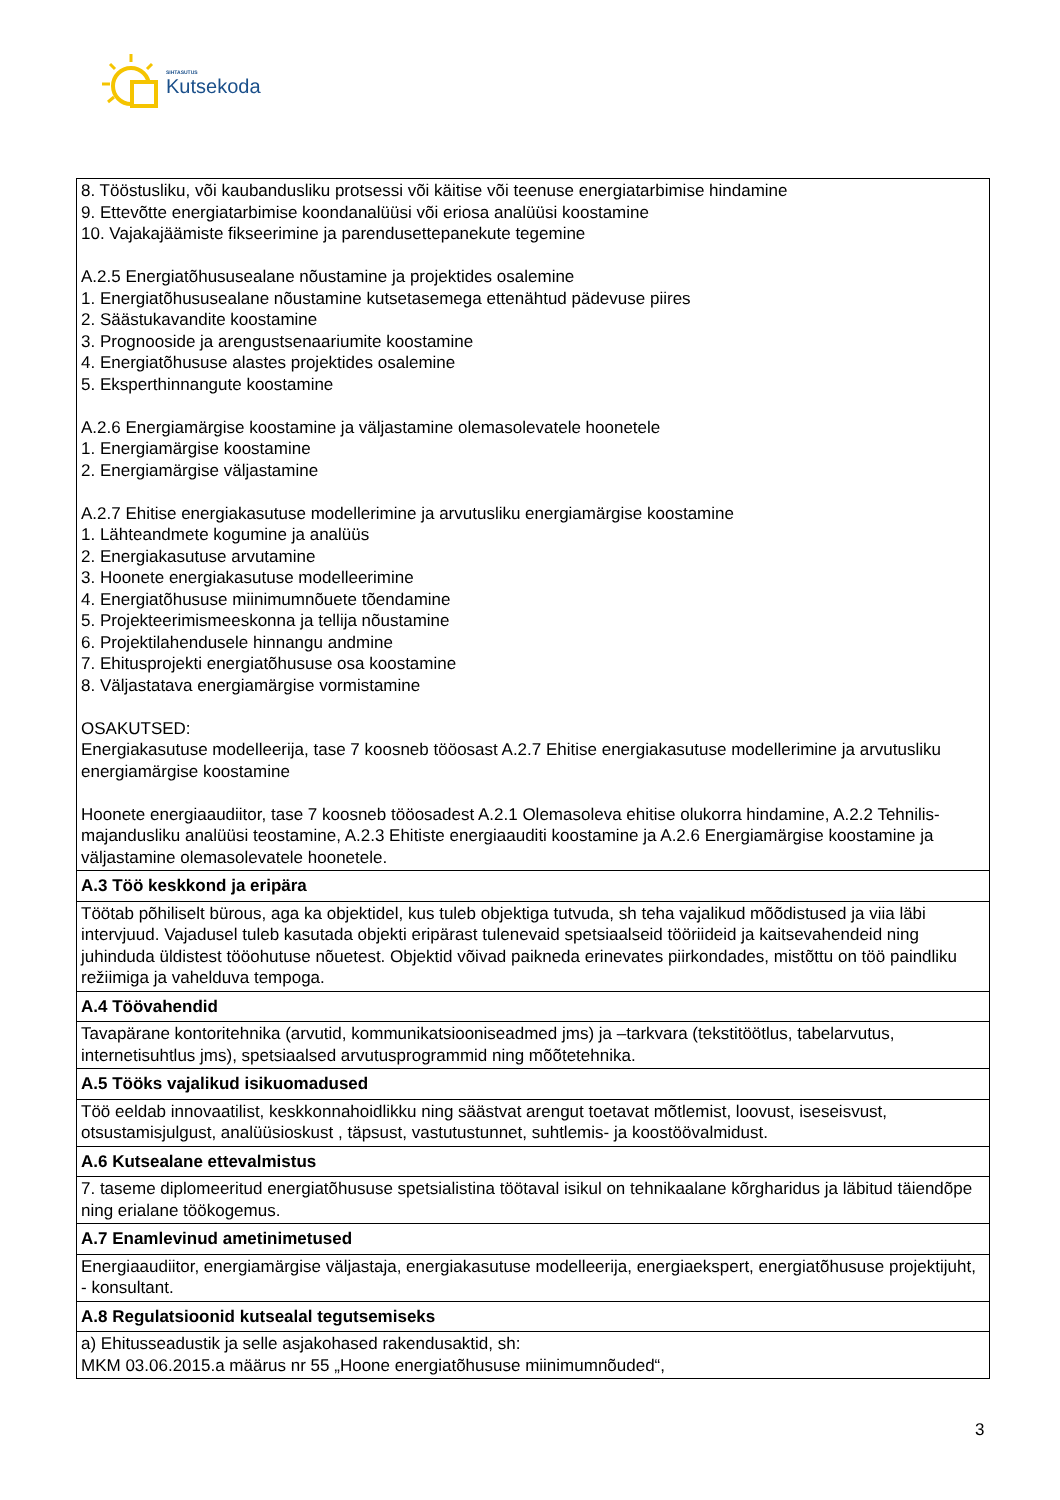SIHTASUTUS
Kutsekoda
| 8. Tööstusliku, või kaubandusliku protsessi või käitise või teenuse energiatarbimise hindamine 9. Ettevõtte energiatarbimise koondanalüüsi või eriosa analüüsi koostamine 10. Vajakajäämiste fikseerimine ja parendusettepanekute tegemine A.2.5 Energiatõhususealane nõustamine ja projektides osalemine 1. Energiatõhususealane nõustamine kutsetasemega ettenähtud pädevuse piires 2. Säästukavandite koostamine 3. Prognooside ja arengustsenaariumite koostamine 4. Energiatõhususe alastes projektides osalemine 5. Eksperthinnangute koostamine A.2.6 Energiamärgise koostamine ja väljastamine olemasolevatele hoonetele 1. Energiamärgise koostamine 2. Energiamärgise väljastamine A.2.7 Ehitise energiakasutuse modellerimine ja arvutusliku energiamärgise koostamine 1. Lähteandmete kogumine ja analüüs 2. Energiakasutuse arvutamine 3. Hoonete energiakasutuse modelleerimine 4. Energiatõhususe miinimumnõuete tõendamine 5. Projekteerimismeeskonna ja tellija nõustamine 6. Projektilahendusele hinnangu andmine 7. Ehitusprojekti energiatõhususe osa koostamine 8. Väljastatava energiamärgise vormistamine OSAKUTSED: Energiakasutuse modelleerija, tase 7 koosneb tööosast A.2.7 Ehitise energiakasutuse modellerimine ja arvutusliku energiamärgise koostamine Hoonete energiaaudiitor, tase 7 koosneb tööosadest A.2.1 Olemasoleva ehitise olukorra hindamine, A.2.2 Tehnilis-majandusliku analüüsi teostamine, A.2.3 Ehitiste energiaauditi koostamine ja A.2.6 Energiamärgise koostamine ja väljastamine olemasolevatele hoonetele. |
| A.3 Töö keskkond ja eripära |
| Töötab põhiliselt bürous, aga ka objektidel, kus tuleb objektiga tutvuda, sh teha vajalikud mõõdistused ja viia läbi intervjuud. Vajadusel tuleb kasutada objekti eripärast tulenevaid spetsiaalseid tööriideid ja kaitsevahendeid ning juhinduda üldistest tööohutuse nõuetest. Objektid võivad paikneda erinevates piirkondades, mistõttu on töö paindliku režiimiga ja vahelduva tempoga. |
| A.4 Töövahendid |
| Tavapärane kontoritehnika (arvutid, kommunikatsiooniseadmed jms) ja –tarkvara (tekstitöötlus, tabelarvutus, internetisuhtlus jms), spetsiaalsed arvutusprogrammid ning mõõtetehnika. |
| A.5 Tööks vajalikud isikuomadused |
| Töö eeldab innovaatilist, keskkonnahoidlikku ning säästvat arengut toetavat mõtlemist, loovust, iseseisvust, otsustamisjulgust, analüüsioskust , täpsust, vastutustunnet, suhtlemis- ja koostöövalmidust. |
| A.6 Kutsealane ettevalmistus |
| 7. taseme diplomeeritud energiatõhususe spetsialistina töötaval isikul on tehnikaalane kõrgharidus ja läbitud täiendõpe ning erialane töökogemus. |
| A.7 Enamlevinud ametinimetused |
| Energiaaudiitor, energiamärgise väljastaja, energiakasutuse modelleerija, energiaekspert, energiatõhususe projektijuht, - konsultant. |
| A.8 Regulatsioonid kutsealal tegutsemiseks |
| a) Ehitusseadustik ja selle asjakohased rakendusaktid, sh: MKM 03.06.2015.a määrus nr 55 „Hoone energiatõhususe miinimumnõuded“, |
3